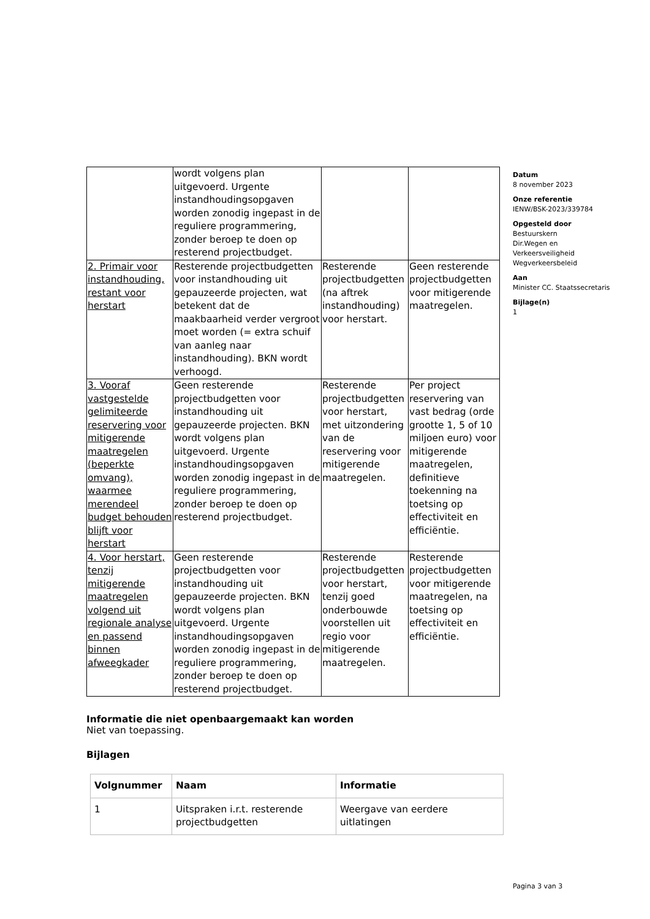| | wordt volgens plan uitgevoerd. Urgente instandhoudingsopgaven worden zonodig ingepast in de reguliere programmering, zonder beroep te doen op resterend projectbudget. | | |
| 2. Primair voor instandhouding, restant voor herstart | Resterende projectbudgetten voor instandhouding uit gepauzeerde projecten, wat betekent dat de maakbaarheid verder vergroot moet worden (= extra schuif van aanleg naar instandhouding). BKN wordt verhoogd. | Resterende projectbudgetten (na aftrek instandhouding) voor herstart. | Geen resterende projectbudgetten voor mitigerende maatregelen. |
| 3. Vooraf vastgestelde gelimiteerde reservering voor mitigerende maatregelen (beperkte omvang), waarmee merendeel budget behouden blijft voor herstart | Geen resterende projectbudgetten voor instandhouding uit gepauzeerde projecten. BKN wordt volgens plan uitgevoerd. Urgente instandhoudingsopgaven worden zonodig ingepast in de reguliere programmering, zonder beroep te doen op resterend projectbudget. | Resterende projectbudgetten voor herstart, met uitzondering van de reservering voor mitigerende maatregelen. | Per project reservering van vast bedrag (orde grootte 1, 5 of 10 miljoen euro) voor mitigerende maatregelen, definitieve toekenning na toetsing op effectiviteit en efficiëntie. |
| 4. Voor herstart, tenzij mitigerende maatregelen volgend uit regionale analyse en passend binnen afweegkader | Geen resterende projectbudgetten voor instandhouding uit gepauzeerde projecten. BKN wordt volgens plan uitgevoerd. Urgente instandhoudingsopgaven worden zonodig ingepast in de reguliere programmering, zonder beroep te doen op resterend projectbudget. | Resterende projectbudgetten voor herstart, tenzij goed onderbouwde voorstellen uit regio voor mitigerende maatregelen. | Resterende projectbudgetten voor mitigerende maatregelen, na toetsing op effectiviteit en efficiëntie. |
Informatie die niet openbaargemaakt kan worden
Niet van toepassing.
Bijlagen
| Volgnummer | Naam | Informatie |
| --- | --- | --- |
| 1 | Uitspraken i.r.t. resterende projectbudgetten | Weergave van eerdere uitlatingen |
Datum
8 november 2023
Onze referentie
IENW/BSK-2023/339784
Opgesteld door
Bestuurskern
Dir.Wegen en
Verkeersveiligheid
Wegverkeersbeleid
Aan
Minister CC. Staatssecretaris
Bijlage(n)
1
Pagina 3 van 3